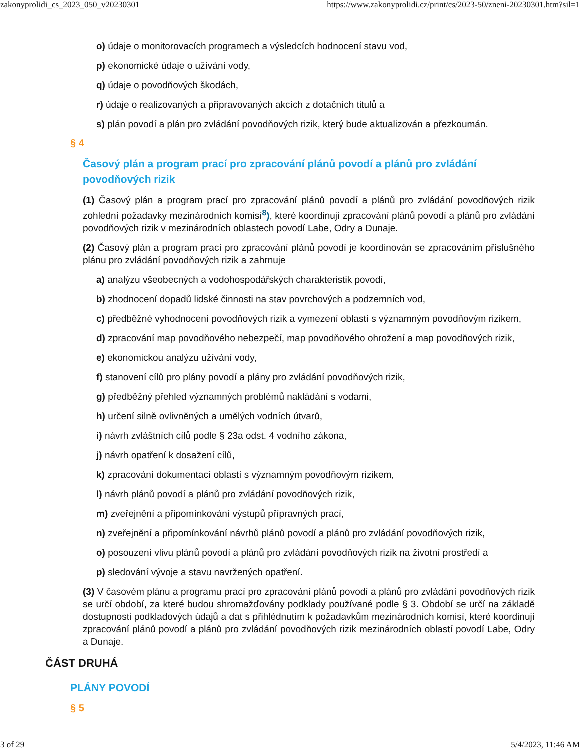zakonyprolidi_cs_2023_050_v20230301 https://www.zakonyprolidi.cz/print/cs/2023-50/zneni-20230301.htm?sil=1
o) údaje o monitorovacích programech a výsledcích hodnocení stavu vod,
p) ekonomické údaje o užívání vody,
q) údaje o povodňových škodách,
r) údaje o realizovaných a připravovaných akcích z dotačních titulů a
s) plán povodí a plán pro zvládání povodňových rizik, který bude aktualizován a přezkoumán.
§ 4
Časový plán a program prací pro zpracování plánů povodí a plánů pro zvládání povodňových rizik
(1) Časový plán a program prací pro zpracování plánů povodí a plánů pro zvládání povodňových rizik zohlední požadavky mezinárodních komisí<sup>8</sup>), které koordinují zpracování plánů povodí a plánů pro zvládání povodňových rizik v mezinárodních oblastech povodí Labe, Odry a Dunaje.
(2) Časový plán a program prací pro zpracování plánů povodí je koordinován se zpracováním příslušného plánu pro zvládání povodňových rizik a zahrnuje
a) analýzu všeobecných a vodohospodářských charakteristik povodí,
b) zhodnocení dopadů lidské činnosti na stav povrchových a podzemních vod,
c) předběžné vyhodnocení povodňových rizik a vymezení oblastí s významným povodňovým rizikem,
d) zpracování map povodňového nebezpečí, map povodňového ohrožení a map povodňových rizik,
e) ekonomickou analýzu užívání vody,
f) stanovení cílů pro plány povodí a plány pro zvládání povodňových rizik,
g) předběžný přehled významných problémů nakládání s vodami,
h) určení silně ovlivněných a umělých vodních útvarů,
i) návrh zvláštních cílů podle § 23a odst. 4 vodního zákona,
j) návrh opatření k dosažení cílů,
k) zpracování dokumentací oblastí s významným povodňovým rizikem,
l) návrh plánů povodí a plánů pro zvládání povodňových rizik,
m) zveřejnění a připomínkování výstupů přípravných prací,
n) zveřejnění a připomínkování návrhů plánů povodí a plánů pro zvládání povodňových rizik,
o) posouzení vlivu plánů povodí a plánů pro zvládání povodňových rizik na životní prostředí a
p) sledování vývoje a stavu navržených opatření.
(3) V časovém plánu a programu prací pro zpracování plánů povodí a plánů pro zvládání povodňových rizik se určí období, za které budou shromažďovány podklady používané podle § 3. Období se určí na základě dostupnosti podkladových údajů a dat s přihlédnutím k požadavkům mezinárodních komisí, které koordinují zpracování plánů povodí a plánů pro zvládání povodňových rizik mezinárodních oblastí povodí Labe, Odry a Dunaje.
ČÁST DRUHÁ
PLÁNY POVODÍ
§ 5
3 of 29 5/4/2023, 11:46 AM